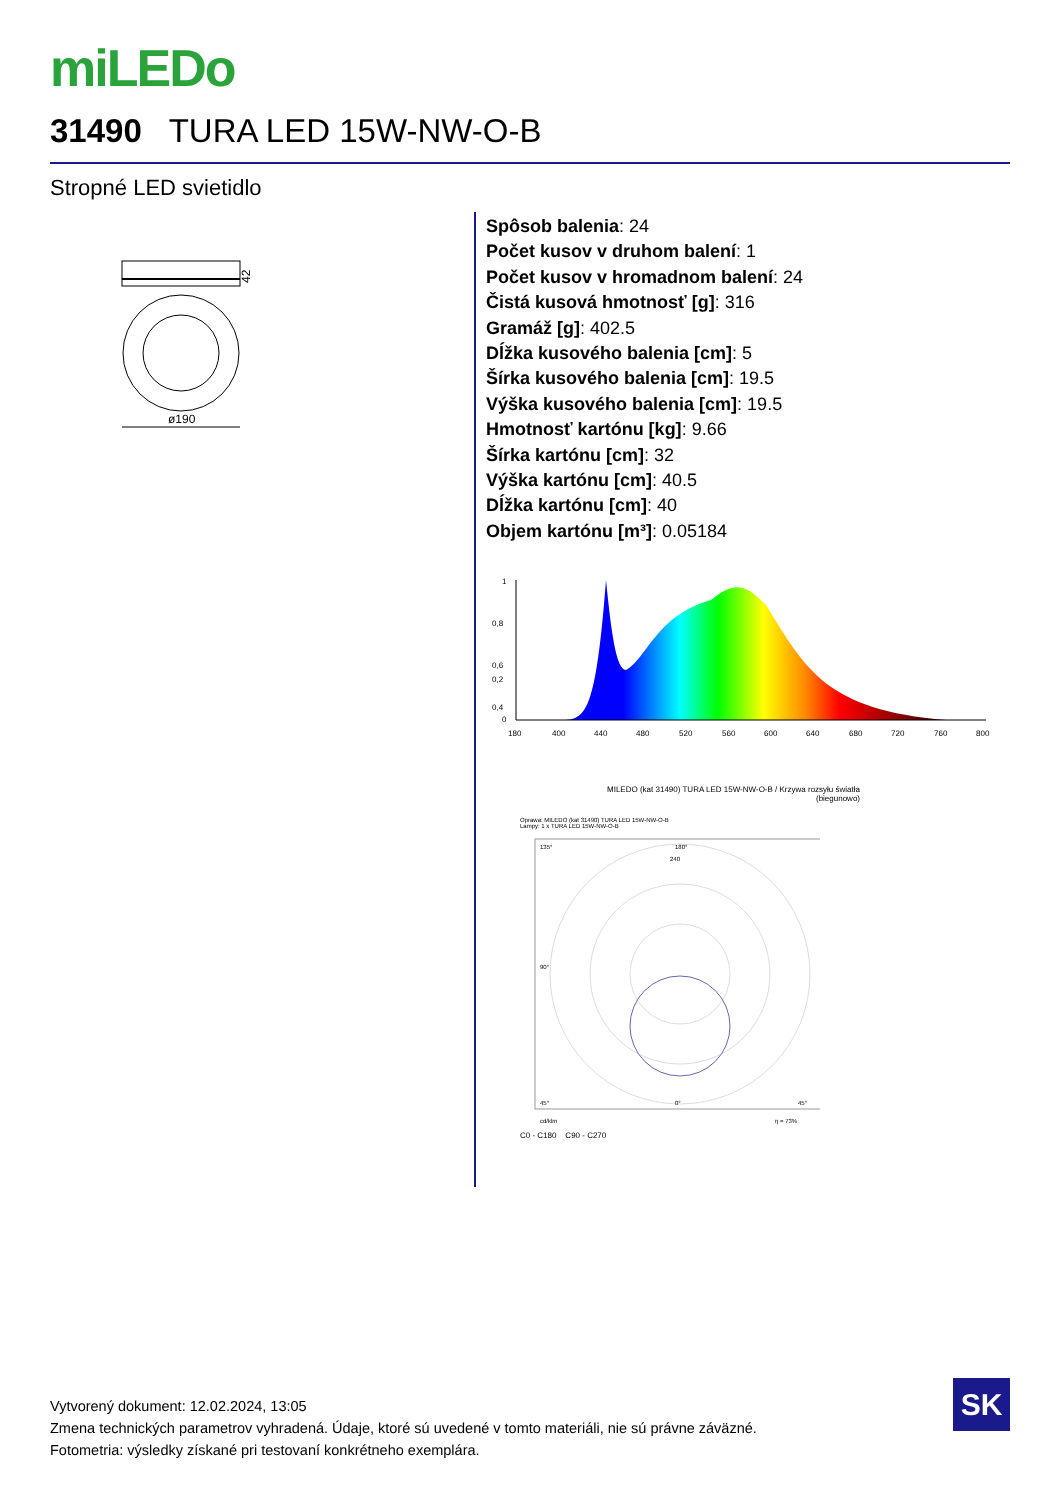miLEDo
31490 TURA LED 15W-NW-O-B
Stropné LED svietidlo
42
ø190
Spôsob balenia: 24
Počet kusov v druhom balení: 1
Počet kusov v hromadnom balení: 24
Čistá kusová hmotnosť [g]: 316
Gramáž [g]: 402.5
Dĺžka kusového balenia [cm]: 5
Šírka kusového balenia [cm]: 19.5
Výška kusového balenia [cm]: 19.5
Hmotnosť kartónu [kg]: 9.66
Šírka kartónu [cm]: 32
Výška kartónu [cm]: 40.5
Dĺžka kartónu [cm]: 40
Objem kartónu [m³]: 0.05184
1
0,8
0,6
0,4
0,2
0
180
400
440
480
520
560
600
640
680
720
760
800
MILEDO (kat 31490) TURA LED 15W-NW-O-B / Krzywa rozsyłu światła
(biegunowo)
Oprawa: MILEDO (kat 31490) TURA LED 15W-NW-O-B
Lampy: 1 x TURA LED 15W-NW-O-B
135°
180°
240
90°
0°
45°
45°
cd/klm
η = 73%
C0 - C180 C90 - C270
Vytvorený dokument: 12.02.2024, 13:05
Zmena technických parametrov vyhradená. Údaje, ktoré sú uvedené v tomto materiáli, nie sú právne záväzné.
Fotometria: výsledky získané pri testovaní konkrétneho exemplára.
SK